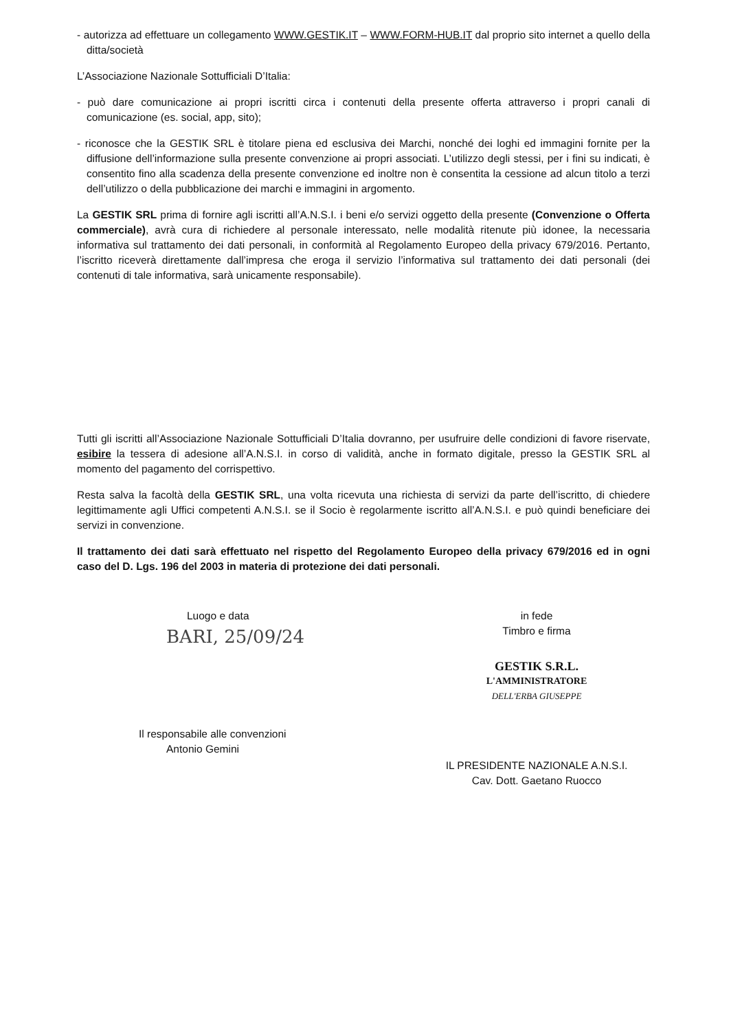- autorizza ad effettuare un collegamento WWW.GESTIK.IT – WWW.FORM-HUB.IT dal proprio sito internet a quello della ditta/società
L’Associazione Nazionale Sottufficiali D’Italia:
- può dare comunicazione ai propri iscritti circa i contenuti della presente offerta attraverso i propri canali di comunicazione (es. social, app, sito);
- riconosce che la GESTIK SRL è titolare piena ed esclusiva dei Marchi, nonché dei loghi ed immagini fornite per la diffusione dell’informazione sulla presente convenzione ai propri associati. L’utilizzo degli stessi, per i fini su indicati, è consentito fino alla scadenza della presente convenzione ed inoltre non è consentita la cessione ad alcun titolo a terzi dell’utilizzo o della pubblicazione dei marchi e immagini in argomento.
La GESTIK SRL prima di fornire agli iscritti all’A.N.S.I. i beni e/o servizi oggetto della presente (Convenzione o Offerta commerciale), avrà cura di richiedere al personale interessato, nelle modalità ritenute più idonee, la necessaria informativa sul trattamento dei dati personali, in conformità al Regolamento Europeo della privacy 679/2016. Pertanto, l’iscritto riceverà direttamente dall’impresa che eroga il servizio l’informativa sul trattamento dei dati personali (dei contenuti di tale informativa, sarà unicamente responsabile).
Tutti gli iscritti all’Associazione Nazionale Sottufficiali D’Italia dovranno, per usufruire delle condizioni di favore riservate, esibire la tessera di adesione all’A.N.S.I. in corso di validità, anche in formato digitale, presso la GESTIK SRL al momento del pagamento del corrispettivo.
Resta salva la facoltà della GESTIK SRL, una volta ricevuta una richiesta di servizi da parte dell’iscritto, di chiedere legittimamente agli Uffici competenti A.N.S.I. se il Socio è regolarmente iscritto all’A.N.S.I. e può quindi beneficiare dei servizi in convenzione.
Il trattamento dei dati sarà effettuato nel rispetto del Regolamento Europeo della privacy 679/2016 ed in ogni caso del D. Lgs. 196 del 2003 in materia di protezione dei dati personali.
Luogo e data
BARI, 25/09/24
Il responsabile alle convenzioni
Antonio Gemini
in fede
Timbro e firma
GESTIK S.R.L.
L'AMMINISTRATORE
DELL'ERBA GIUSEPPE
IL PRESIDENTE NAZIONALE A.N.S.I.
Cav. Dott. Gaetano Ruocco